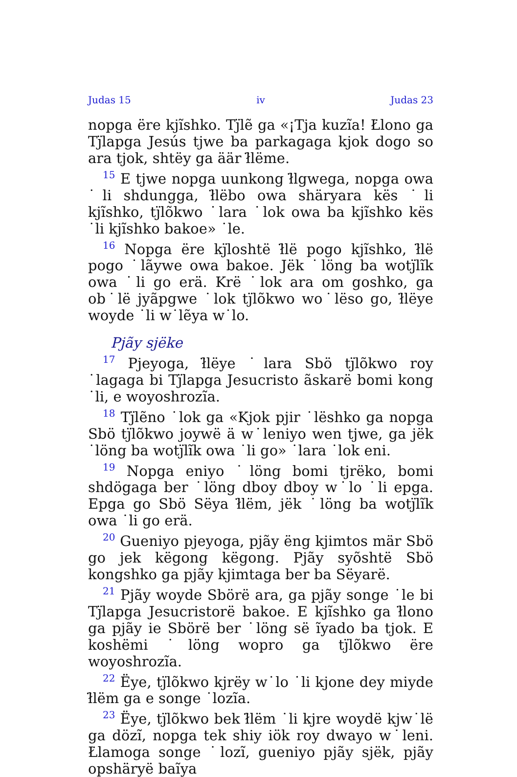Judas 15 iv Judas 23
nopga ëre kjĩshko. Tj̈lẽ ga «¡Tja kuzĩa! Ł̇lono ga Tj̈lapga Jesús tjwe ba parkagaga kjok dogo so ara tjok, shtëy ga äär ł̈lëme.
<sup>15</sup> E tjwe nopga uunkong ł̈lgwega, nopga owa ˙li shdungga, ł̈lëbo owa shäryara kës ˙li kjĩshko, tj̈lõkwo ˙lara ˙lok owa ba kjĩshko kës ˙li kjĩshko bakoe» ˙le.
<sup>16</sup> Nopga ëre kj̈loshtë ł̈lë pogo kjĩshko, ł̈lë pogo ˙lãywe owa bakoe. Jëk ˙löng ba wotj̈lĩk owa ˙li go erä. Krë ˙lok ara om goshko, ga ob˙lë jyãpgwe ˙lok tj̈lõkwo wo˙lëso go, ł̈lëye woyde ˙li w˙lẽya w˙lo.
Pjãy sjëke
<sup>17</sup> Pjeyoga, ł̈lëye ˙lara Sbö tj̈lõkwo roy ˙lagaga bi Tj̈lapga Jesucristo ãskarë bomi kong ˙li, e woyoshrozĩa.
<sup>18</sup> Tj̈lẽno ˙lok ga «Kjok pjir ˙lëshko ga nopga Sbö tj̈lõkwo joywë ä w˙leniyo wen tjwe, ga jëk ˙löng ba wotj̈lĩk owa ˙li go» ˙lara ˙lok eni.
<sup>19</sup> Nopga eniyo ˙löng bomi tjrëko, bomi shdögaga ber ˙löng dboy dboy w˙lo ˙li epga. Epga go Sbö Sëya ł̈lëm, jëk ˙löng ba wotj̈lĩk owa ˙li go erä.
<sup>20</sup> Gueniyo pjeyoga, pjãy ëng kjimtos mär Sbö go jek këgong këgong. Pjãy syõshtë Sbö kongshko ga pjãy kjimtaga ber ba Sëyarë.
<sup>21</sup> Pjãy woyde Sbörë ara, ga pjãy songe ˙le bi Tj̈lapga Jesucristorë bakoe. E kjĩshko ga ł̈lono ga pjãy ie Sbörë ber ˙löng së ĩyado ba tjok. E koshëmi ˙löng wopro ga tj̈lõkwo ëre woyoshrozĩa.
<sup>22</sup> Ëye, tj̈lõkwo kjrëy w˙lo ˙li kjone dey miyde ł̈lëm ga e songe ˙lozĩa.
<sup>23</sup> Ëye, tj̈lõkwo bek ł̈lëm ˙li kjre woydë kjw˙lë ga dözĩ, nopga tek shiy iök roy dwayo w˙leni. Ł̇lamoga songe ˙lozĩ, gueniyo pjãy sjëk, pjãy opshäryë baĩya